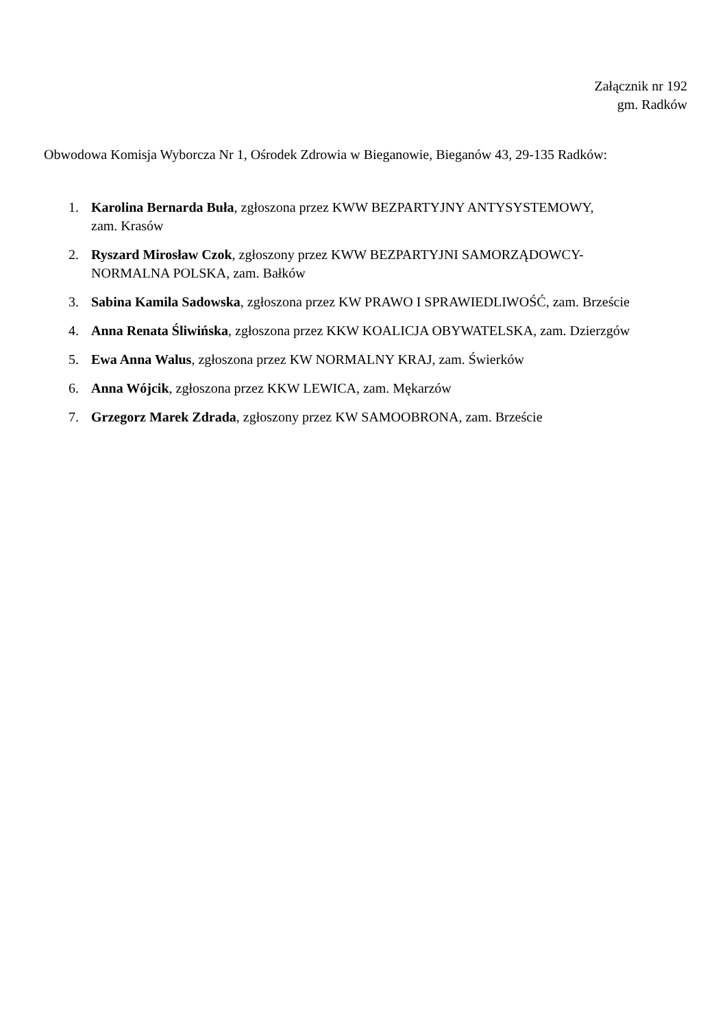Załącznik nr 192
gm. Radków
Obwodowa Komisja Wyborcza Nr 1, Ośrodek Zdrowia w Bieganowie, Bieganów 43, 29-135 Radków:
1. Karolina Bernarda Buła, zgłoszona przez KWW BEZPARTYJNY ANTYSYSTEMOWY,
zam. Krasów
2. Ryszard Mirosław Czok, zgłoszony przez KWW BEZPARTYJNI SAMORZĄDOWCY-
NORMALNA POLSKA, zam. Bałków
3. Sabina Kamila Sadowska, zgłoszona przez KW PRAWO I SPRAWIEDLIWOŚĆ, zam. Brzeście
4. Anna Renata Śliwińska, zgłoszona przez KKW KOALICJA OBYWATELSKA, zam. Dzierzgów
5. Ewa Anna Walus, zgłoszona przez KW NORMALNY KRAJ, zam. Świerków
6. Anna Wójcik, zgłoszona przez KKW LEWICA, zam. Mękarzów
7. Grzegorz Marek Zdrada, zgłoszony przez KW SAMOOBRONA, zam. Brzeście